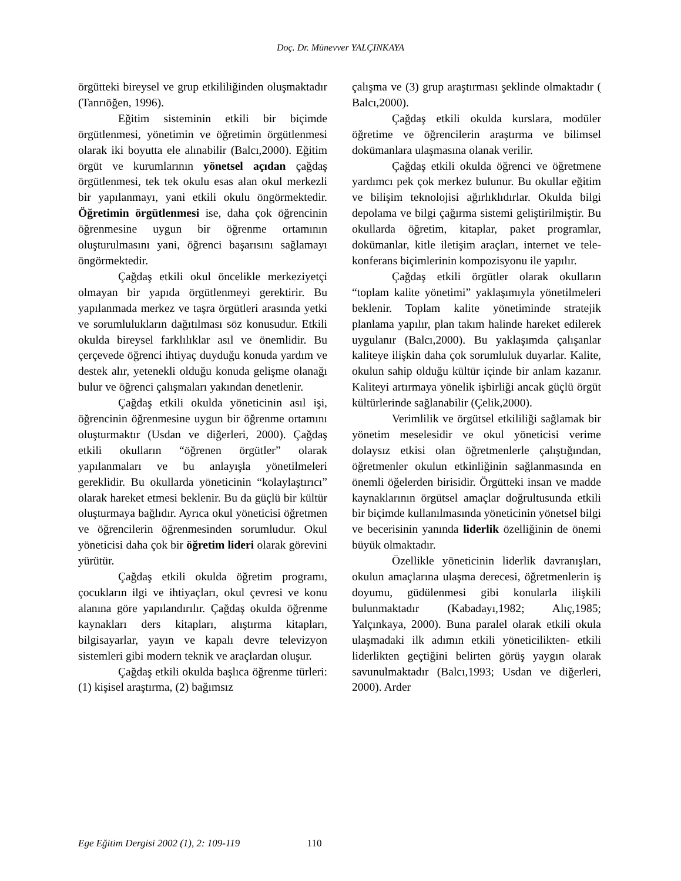Doç. Dr. Münevver YALÇINKAYA
örgütteki bireysel ve grup etkililiğinden oluşmaktadır (Tanrıöğen, 1996).
Eğitim sisteminin etkili bir biçimde örgütlenmesi, yönetimin ve öğretimin örgütlenmesi olarak iki boyutta ele alınabilir (Balcı,2000). Eğitim örgüt ve kurumlarının yönetsel açıdan çağdaş örgütlenmesi, tek tek okulu esas alan okul merkezli bir yapılanmayı, yani etkili okulu öngörmektedir. Öğretimin örgütlenmesi ise, daha çok öğrencinin öğrenmesine uygun bir öğrenme ortamının oluşturulmasını yani, öğrenci başarısını sağlamayı öngörmektedir.
Çağdaş etkili okul öncelikle merkeziyetçi olmayan bir yapıda örgütlenmeyi gerektirir. Bu yapılanmada merkez ve taşra örgütleri arasında yetki ve sorumlulukların dağıtılması söz konusudur. Etkili okulda bireysel farklılıklar asıl ve önemlidir. Bu çerçevede öğrenci ihtiyaç duyduğu konuda yardım ve destek alır, yetenekli olduğu konuda gelişme olanağı bulur ve öğrenci çalışmaları yakından denetlenir.
Çağdaş etkili okulda yöneticinin asıl işi, öğrencinin öğrenmesine uygun bir öğrenme ortamını oluşturmaktır (Usdan ve diğerleri, 2000). Çağdaş etkili okulların “öğrenen örgütler” olarak yapılanmaları ve bu anlayışla yönetilmeleri gereklidir. Bu okullarda yöneticinin “kolaylaştırıcı” olarak hareket etmesi beklenir. Bu da güçlü bir kültür oluşturmaya bağlıdır. Ayrıca okul yöneticisi öğretmen ve öğrencilerin öğrenmesinden sorumludur. Okul yöneticisi daha çok bir öğretim lideri olarak görevini yürütür.
Çağdaş etkili okulda öğretim programı, çocukların ilgi ve ihtiyaçları, okul çevresi ve konu alanına göre yapılandırılır. Çağdaş okulda öğrenme kaynakları ders kitapları, alıştırma kitapları, bilgisayarlar, yayın ve kapalı devre televizyon sistemleri gibi modern teknik ve araçlardan oluşur.
Çağdaş etkili okulda başlıca öğrenme türleri: (1) kişisel araştırma, (2) bağımsız
çalışma ve (3) grup araştırması şeklinde olmaktadır ( Balcı,2000).
Çağdaş etkili okulda kurslara, modüler öğretime ve öğrencilerin araştırma ve bilimsel dokümanlara ulaşmasına olanak verilir.
Çağdaş etkili okulda öğrenci ve öğretmene yardımcı pek çok merkez bulunur. Bu okullar eğitim ve bilişim teknolojisi ağırlıklıdırlar. Okulda bilgi depolama ve bilgi çağırma sistemi geliştirilmiştir. Bu okullarda öğretim, kitaplar, paket programlar, dokümanlar, kitle iletişim araçları, internet ve tele-konferans biçimlerinin kompozisyonu ile yapılır.
Çağdaş etkili örgütler olarak okulların “toplam kalite yönetimi” yaklaşımıyla yönetilmeleri beklenir. Toplam kalite yönetiminde stratejik planlama yapılır, plan takım halinde hareket edilerek uygulanır (Balcı,2000). Bu yaklaşımda çalışanlar kaliteye ilişkin daha çok sorumluluk duyarlar. Kalite, okulun sahip olduğu kültür içinde bir anlam kazanır. Kaliteyi artırmaya yönelik işbirliği ancak güçlü örgüt kültürlerinde sağlanabilir (Çelik,2000).
Verimlilik ve örgütsel etkililiği sağlamak bir yönetim meselesidir ve okul yöneticisi verime dolaysız etkisi olan öğretmenlerle çalıştığından, öğretmenler okulun etkinliğinin sağlanmasında en önemli öğelerden birisidir. Örgütteki insan ve madde kaynaklarının örgütsel amaçlar doğrultusunda etkili bir biçimde kullanılmasında yöneticinin yönetsel bilgi ve becerisinin yanında liderlik özelliğinin de önemi büyük olmaktadır.
Özellikle yöneticinin liderlik davranışları, okulun amaçlarına ulaşma derecesi, öğretmenlerin iş doyumu, güdülenmesi gibi konularla ilişkili bulunmaktadır (Kabadayı,1982; Alıç,1985; Yalçınkaya, 2000). Buna paralel olarak etkili okula ulaşmadaki ilk adımın etkili yöneticilikten- etkili liderlikten geçtiğini belirten görüş yaygın olarak savunulmaktadır (Balcı,1993; Usdan ve diğerleri, 2000). Arder
Ege Eğitim Dergisi 2002 (1), 2: 109-119 110